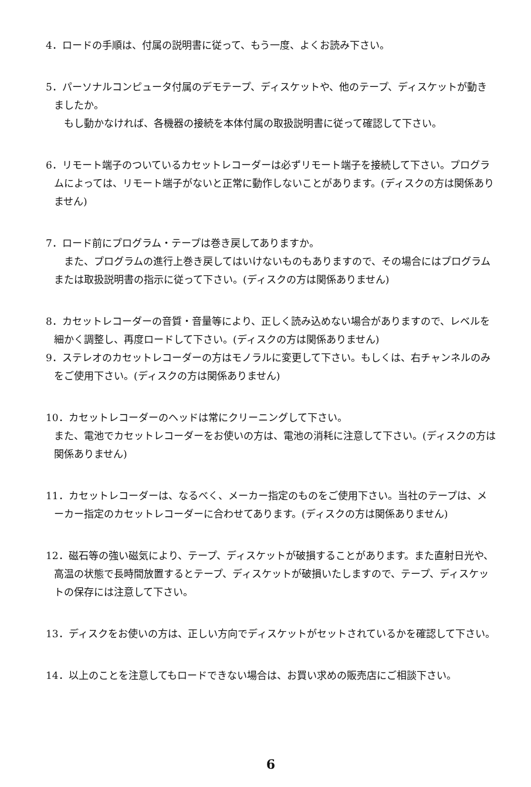4．ロードの手順は、付属の説明書に従って、もう一度、よくお読み下さい。
5．パーソナルコンピュータ付属のデモテープ、ディスケットや、他のテープ、ディスケットが動きましたか。
　もし動かなければ、各機器の接続を本体付属の取扱説明書に従って確認して下さい。
6．リモート端子のついているカセットレコーダーは必ずリモート端子を接続して下さい。プログラムによっては、リモート端子がないと正常に動作しないことがあります。(ディスクの方は関係ありません)
7．ロード前にプログラム・テープは巻き戻してありますか。
　また、プログラムの進行上巻き戻してはいけないものもありますので、その場合にはプログラムまたは取扱説明書の指示に従って下さい。(ディスクの方は関係ありません)
8．カセットレコーダーの音質・音量等により、正しく読み込めない場合がありますので、レベルを細かく調整し、再度ロードして下さい。(ディスクの方は関係ありません)
9．ステレオのカセットレコーダーの方はモノラルに変更して下さい。もしくは、右チャンネルのみをご使用下さい。(ディスクの方は関係ありません)
10．カセットレコーダーのヘッドは常にクリーニングして下さい。
また、電池でカセットレコーダーをお使いの方は、電池の消耗に注意して下さい。(ディスクの方は関係ありません)
11．カセットレコーダーは、なるべく、メーカー指定のものをご使用下さい。当社のテープは、メーカー指定のカセットレコーダーに合わせてあります。(ディスクの方は関係ありません)
12．磁石等の強い磁気により、テープ、ディスケットが破損することがあります。また直射日光や、高温の状態で長時間放置するとテープ、ディスケットが破損いたしますので、テープ、ディスケットの保存には注意して下さい。
13．ディスクをお使いの方は、正しい方向でディスケットがセットされているかを確認して下さい。
14．以上のことを注意してもロードできない場合は、お買い求めの販売店にご相談下さい。
6